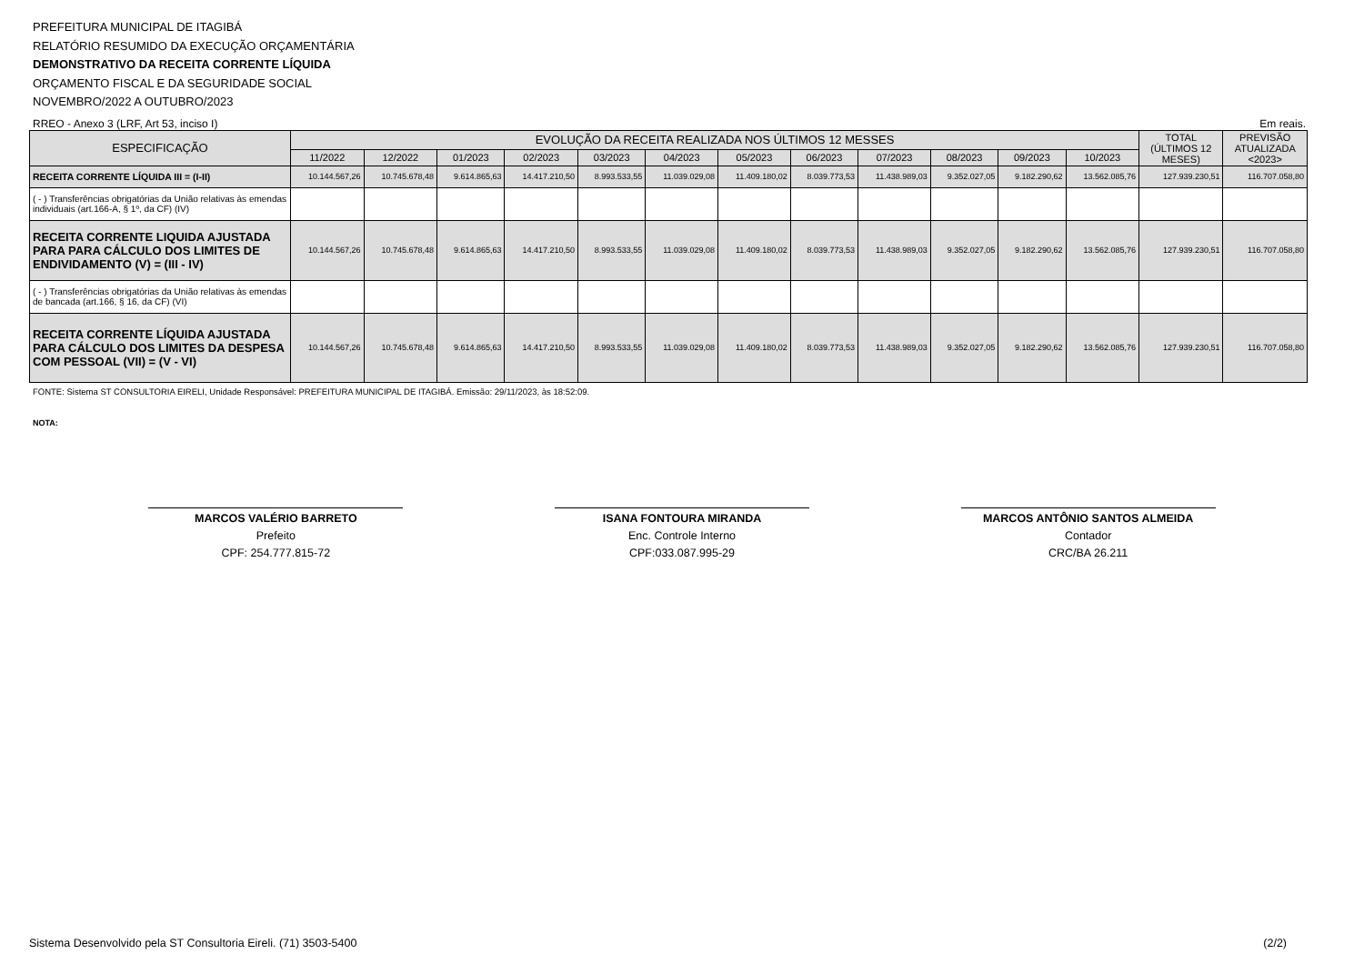PREFEITURA MUNICIPAL DE ITAGIBÁ
RELATÓRIO RESUMIDO DA EXECUÇÃO ORÇAMENTÁRIA
DEMONSTRATIVO DA RECEITA CORRENTE LÍQUIDA
ORÇAMENTO FISCAL E DA SEGURIDADE SOCIAL
NOVEMBRO/2022 A OUTUBRO/2023
RREO - Anexo 3 (LRF, Art 53, inciso I) Em reais.
| ESPECIFICAÇÃO | EVOLUÇÃO DA RECEITA REALIZADA NOS ÚLTIMOS 12 MESSES | | | | | | | | | | | | TOTAL (ÚLTIMOS 12 MESES) | PREVISÃO ATUALIZADA <2023> |
| --- | --- | --- | --- | --- | --- | --- | --- | --- | --- | --- | --- | --- | --- | --- |
| | 11/2022 | 12/2022 | 01/2023 | 02/2023 | 03/2023 | 04/2023 | 05/2023 | 06/2023 | 07/2023 | 08/2023 | 09/2023 | 10/2023 | | |
| RECEITA CORRENTE LÍQUIDA III = (I-II) | 10.144.567,26 | 10.745.678,48 | 9.614.865,63 | 14.417.210,50 | 8.993.533,55 | 11.039.029,08 | 11.409.180,02 | 8.039.773,53 | 11.438.989,03 | 9.352.027,05 | 9.182.290,62 | 13.562.085,76 | 127.939.230,51 | 116.707.058,80 |
| ( - ) Transferências obrigatórias da União relativas às emendas individuais (art.166-A, § 1º, da CF) (IV) | | | | | | | | | | | | | | |
| RECEITA CORRENTE LIQUIDA AJUSTADA PARA PARA CÁLCULO DOS LIMITES DE ENDIVIDAMENTO (V) = (III - IV) | 10.144.567,26 | 10.745.678,48 | 9.614.865,63 | 14.417.210,50 | 8.993.533,55 | 11.039.029,08 | 11.409.180,02 | 8.039.773,53 | 11.438.989,03 | 9.352.027,05 | 9.182.290,62 | 13.562.085,76 | 127.939.230,51 | 116.707.058,80 |
| ( - ) Transferências obrigatórias da União relativas às emendas de bancada (art.166, § 16, da CF) (VI) | | | | | | | | | | | | | | |
| RECEITA CORRENTE LÍQUIDA AJUSTADA PARA CÁLCULO DOS LIMITES DA DESPESA COM PESSOAL (VII) = (V - VI) | 10.144.567,26 | 10.745.678,48 | 9.614.865,63 | 14.417.210,50 | 8.993.533,55 | 11.039.029,08 | 11.409.180,02 | 8.039.773,53 | 11.438.989,03 | 9.352.027,05 | 9.182.290,62 | 13.562.085,76 | 127.939.230,51 | 116.707.058,80 |
FONTE: Sistema ST CONSULTORIA EIRELI, Unidade Responsável: PREFEITURA MUNICIPAL DE ITAGIBÁ. Emissão: 29/11/2023, às 18:52:09.
NOTA:
MARCOS VALÉRIO BARRETO
Prefeito
CPF: 254.777.815-72
ISANA FONTOURA MIRANDA
Enc. Controle Interno
CPF:033.087.995-29
MARCOS ANTÔNIO SANTOS ALMEIDA
Contador
CRC/BA 26.211
Sistema Desenvolvido pela ST Consultoria Eireli. (71) 3503-5400 (2/2)